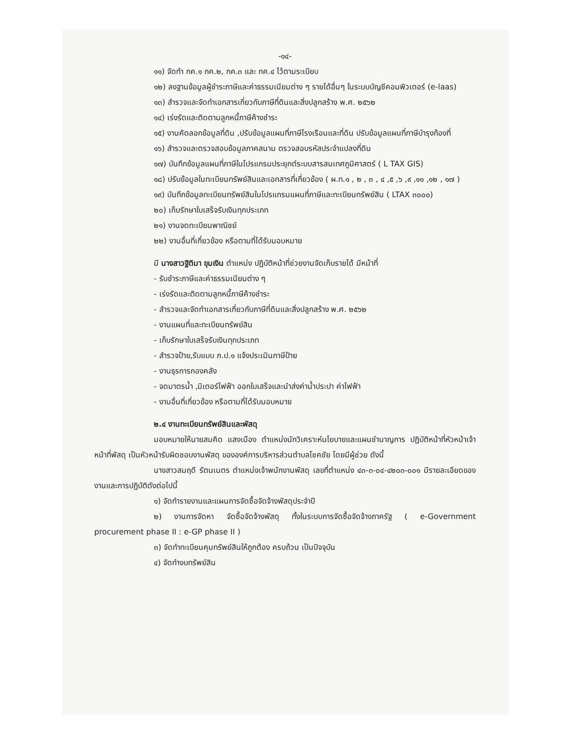-๑๔-
๑๑) จัดทำ กค.๑ กค.๒, กค.๓ และ กค.๔ ไว้ตามระเบียบ
๑๒) ลงฐานข้อมูลผู้ชำระภาษีและค่าธรรมเนียมต่าง ๆ รายได้อื่นๆ ในระบบบัญชีคอมพิวเตอร์ (e-laas)
๑๓) สำรวจและจัดทำเอกสารเกี่ยวกับภาษีที่ดินและสิ่งปลูกสร้าง พ.ศ. ๒๕๖๒
๑๔) เร่งรัดและติดตามลูกหนี้ภาษีค้างชำระ
๑๕) งานคัดลอกข้อมูลที่ดิน ,ปรับข้อมูลแผนที่ภาษีโรงเรือนและที่ดิน ปรับข้อมูลแผนที่ภาษีบำรุงท้องที่
๑๖) สำรวจและตรวจสอบข้อมูลภาคสนาม ตรวจสอบรหัสประจำแปลงที่ดิน
๑๗) บันทึกข้อมูลแผนที่ภาษีในโปรแกรมประยุกต์ระบบสารสนเทศภูมิศาสตร์ ( L TAX GIS)
๑๘) ปรับข้อมูลในทะเบียนทรัพย์สินและเอกสารที่เกี่ยวข้อง ( ผ.ท.๑ , ๒ , ๓ , ๔ ,๕ ,๖ ,๙ ,๑๑ ,๑๒ , ๑๗ )
๑๙) บันทึกข้อมูลทะเบียนทรัพย์สินในโปรแกรมแผนที่ภาษีและทะเบียนทรัพย์สิน ( LTAX ๓๐๐๐)
๒๐) เก็บรักษาใบเสร็จรับเงินทุกประเภท
๒๑) งานจดทะเบียนพาณิชย์
๒๒) งานอื่นที่เกี่ยวข้อง หรือตามที่ได้รับมอบหมาย
มี นางสาวฐิติมา ขุมเงิน ตำแหน่ง ปฏิบัติหน้าที่ช่วยงานจัดเก็บรายได้ มีหน้าที่
- รับชำระภาษีและค่าธรรมเนียมต่าง ๆ
- เร่งรัดและติดตามลูกหนี้ภาษีค้างชำระ
- สำรวจและจัดทำเอกสารเกี่ยวกับภาษีที่ดินและสิ่งปลูกสร้าง พ.ศ. ๒๕๖๒
- งานแผนที่และทะเบียนทรัพย์สิน
- เก็บรักษาใบเสร็จรับเงินทุกประเภท
- สำรวจป้าย,รับแบบ ภ.ป.๑ แจ้งประเมินภาษีป้าย
- งานธุรการกองคลัง
- จดมาตรน้ำ ,มิเตอร์ไฟฟ้า ออกใบเสร็จและนำส่งค่าน้ำประปา ค่าไฟฟ้า
- งานอื่นที่เกี่ยวข้อง หรือตามที่ได้รับมอบหมาย
๒.๔ งานทะเบียนทรัพย์สินและพัสดุ
มอบหมายให้นายสมคิด แสงเมือง ตำแหน่งนักวิเคราะห์นโยบายและแผนชำนาญการ ปฏิบัติหน้าที่หัวหน้าเจ้าหน้าที่พัสดุ เป็นหัวหน้ารับผิดชอบงานพัสดุ ขององค์การบริหารส่วนตำบลโชคชัย โดยมีผู้ช่วย ดังนี้
นางสาวสมฤดี รัตนเนตร ตำแหน่งเจ้าพนักงานพัสดุ เลขที่ตำแหน่ง ๔๓-๓-๐๔-๔๒๐๓-๐๐๑ มีรายละเอียดของงานและการปฏิบัติดังต่อไปนี้
๑) จัดทำรายงานและแผนการจัดซื้อจัดจ้างพัสดุประจำปี
๒) งานการจัดหา จัดซื้อจัดจ้างพัสดุ ทั้งในระบบการจัดซื้อจัดจ้างภาครัฐ ( e-Government procurement phase II : e-GP phase II )
๓) จัดทำทะเบียนคุมทรัพย์สินให้ถูกต้อง ครบถ้วน เป็นปัจจุบัน
๔) จัดทำงบทรัพย์สิน